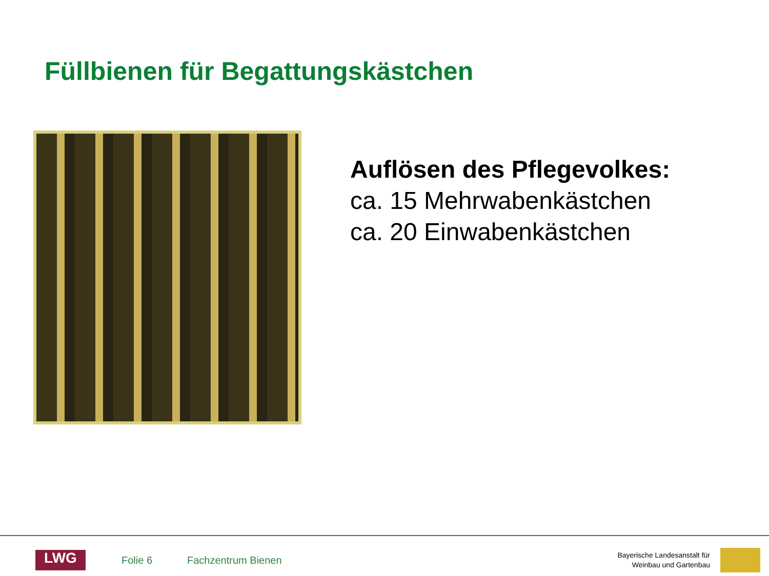Füllbienen für Begattungskästchen
Auflösen des Pflegevolkes:
ca. 15 Mehrwabenkästchen
ca. 20 Einwabenkästchen
LWG
Folie 6 Fachzentrum Bienen
Bayerische Landesanstalt für
Weinbau und Gartenbau